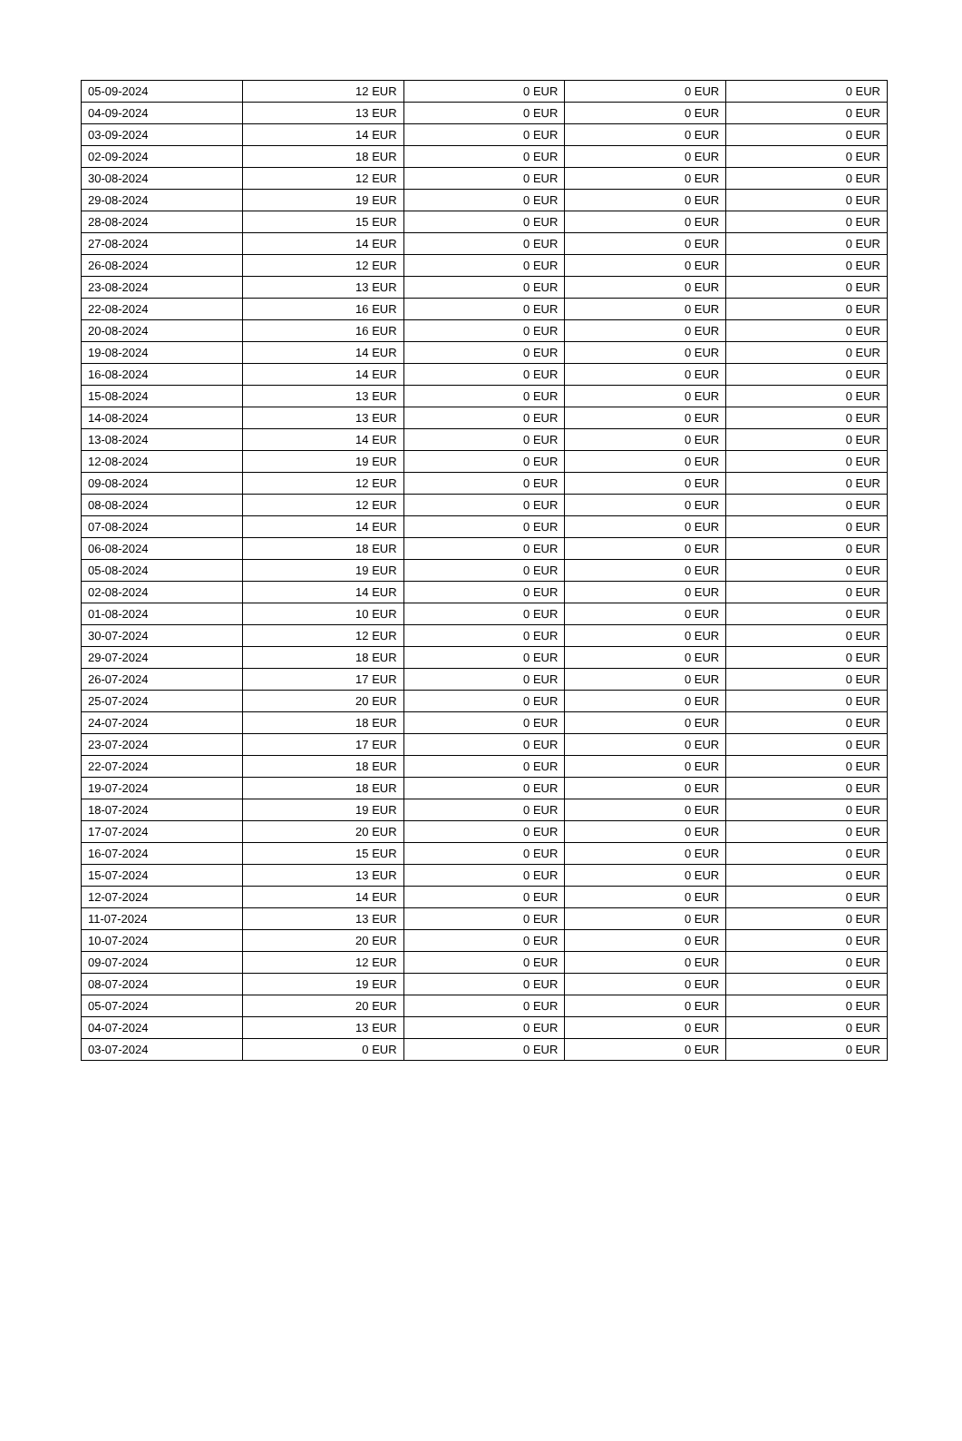| 05-09-2024 | 12 EUR | 0 EUR | 0 EUR | 0 EUR |
| 04-09-2024 | 13 EUR | 0 EUR | 0 EUR | 0 EUR |
| 03-09-2024 | 14 EUR | 0 EUR | 0 EUR | 0 EUR |
| 02-09-2024 | 18 EUR | 0 EUR | 0 EUR | 0 EUR |
| 30-08-2024 | 12 EUR | 0 EUR | 0 EUR | 0 EUR |
| 29-08-2024 | 19 EUR | 0 EUR | 0 EUR | 0 EUR |
| 28-08-2024 | 15 EUR | 0 EUR | 0 EUR | 0 EUR |
| 27-08-2024 | 14 EUR | 0 EUR | 0 EUR | 0 EUR |
| 26-08-2024 | 12 EUR | 0 EUR | 0 EUR | 0 EUR |
| 23-08-2024 | 13 EUR | 0 EUR | 0 EUR | 0 EUR |
| 22-08-2024 | 16 EUR | 0 EUR | 0 EUR | 0 EUR |
| 20-08-2024 | 16 EUR | 0 EUR | 0 EUR | 0 EUR |
| 19-08-2024 | 14 EUR | 0 EUR | 0 EUR | 0 EUR |
| 16-08-2024 | 14 EUR | 0 EUR | 0 EUR | 0 EUR |
| 15-08-2024 | 13 EUR | 0 EUR | 0 EUR | 0 EUR |
| 14-08-2024 | 13 EUR | 0 EUR | 0 EUR | 0 EUR |
| 13-08-2024 | 14 EUR | 0 EUR | 0 EUR | 0 EUR |
| 12-08-2024 | 19 EUR | 0 EUR | 0 EUR | 0 EUR |
| 09-08-2024 | 12 EUR | 0 EUR | 0 EUR | 0 EUR |
| 08-08-2024 | 12 EUR | 0 EUR | 0 EUR | 0 EUR |
| 07-08-2024 | 14 EUR | 0 EUR | 0 EUR | 0 EUR |
| 06-08-2024 | 18 EUR | 0 EUR | 0 EUR | 0 EUR |
| 05-08-2024 | 19 EUR | 0 EUR | 0 EUR | 0 EUR |
| 02-08-2024 | 14 EUR | 0 EUR | 0 EUR | 0 EUR |
| 01-08-2024 | 10 EUR | 0 EUR | 0 EUR | 0 EUR |
| 30-07-2024 | 12 EUR | 0 EUR | 0 EUR | 0 EUR |
| 29-07-2024 | 18 EUR | 0 EUR | 0 EUR | 0 EUR |
| 26-07-2024 | 17 EUR | 0 EUR | 0 EUR | 0 EUR |
| 25-07-2024 | 20 EUR | 0 EUR | 0 EUR | 0 EUR |
| 24-07-2024 | 18 EUR | 0 EUR | 0 EUR | 0 EUR |
| 23-07-2024 | 17 EUR | 0 EUR | 0 EUR | 0 EUR |
| 22-07-2024 | 18 EUR | 0 EUR | 0 EUR | 0 EUR |
| 19-07-2024 | 18 EUR | 0 EUR | 0 EUR | 0 EUR |
| 18-07-2024 | 19 EUR | 0 EUR | 0 EUR | 0 EUR |
| 17-07-2024 | 20 EUR | 0 EUR | 0 EUR | 0 EUR |
| 16-07-2024 | 15 EUR | 0 EUR | 0 EUR | 0 EUR |
| 15-07-2024 | 13 EUR | 0 EUR | 0 EUR | 0 EUR |
| 12-07-2024 | 14 EUR | 0 EUR | 0 EUR | 0 EUR |
| 11-07-2024 | 13 EUR | 0 EUR | 0 EUR | 0 EUR |
| 10-07-2024 | 20 EUR | 0 EUR | 0 EUR | 0 EUR |
| 09-07-2024 | 12 EUR | 0 EUR | 0 EUR | 0 EUR |
| 08-07-2024 | 19 EUR | 0 EUR | 0 EUR | 0 EUR |
| 05-07-2024 | 20 EUR | 0 EUR | 0 EUR | 0 EUR |
| 04-07-2024 | 13 EUR | 0 EUR | 0 EUR | 0 EUR |
| 03-07-2024 | 0 EUR | 0 EUR | 0 EUR | 0 EUR |